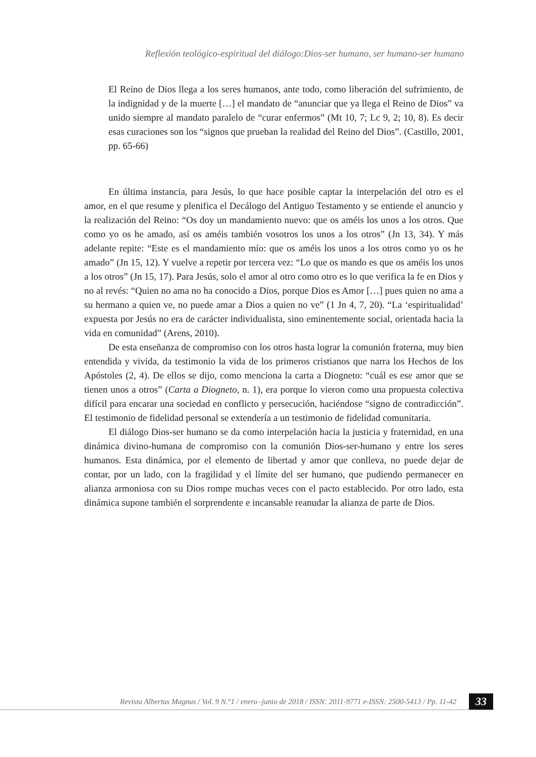Reflexión teológico-espiritual del diálogo:Dios-ser humano, ser humano-ser humano
El Reino de Dios llega a los seres humanos, ante todo, como liberación del sufrimiento, de la indignidad y de la muerte […] el mandato de “anunciar que ya llega el Reino de Dios” va unido siempre al mandato paralelo de “curar enfermos” (Mt 10, 7; Lc 9, 2; 10, 8). Es decir esas curaciones son los “signos que prueban la realidad del Reino del Dios”. (Castillo, 2001, pp. 65-66)
En última instancia, para Jesús, lo que hace posible captar la interpelación del otro es el amor, en el que resume y plenifica el Decálogo del Antiguo Testamento y se entiende el anuncio y la realización del Reino: “Os doy un mandamiento nuevo: que os améis los unos a los otros. Que como yo os he amado, así os améis también vosotros los unos a los otros” (Jn 13, 34). Y más adelante repite: “Este es el mandamiento mío: que os améis los unos a los otros como yo os he amado” (Jn 15, 12). Y vuelve a repetir por tercera vez: “Lo que os mando es que os améis los unos a los otros” (Jn 15, 17). Para Jesús, solo el amor al otro como otro es lo que verifica la fe en Dios y no al revés: “Quien no ama no ha conocido a Dios, porque Dios es Amor […] pues quien no ama a su hermano a quien ve, no puede amar a Dios a quien no ve” (1 Jn 4, 7, 20). “La ‘espiritualidad’ expuesta por Jesús no era de carácter individualista, sino eminentemente social, orientada hacia la vida en comunidad” (Arens, 2010).
De esta enseñanza de compromiso con los otros hasta lograr la comunión fraterna, muy bien entendida y vivida, da testimonio la vida de los primeros cristianos que narra los Hechos de los Apóstoles (2, 4). De ellos se dijo, como menciona la carta a Diogneto: “cuál es ese amor que se tienen unos a otros” (Carta a Diogneto, n. 1), era porque lo vieron como una propuesta colectiva difícil para encarar una sociedad en conflicto y persecución, haciéndose “signo de contradicción”. El testimonio de fidelidad personal se extendería a un testimonio de fidelidad comunitaria.
El diálogo Dios-ser humano se da como interpelación hacia la justicia y fraternidad, en una dinámica divino-humana de compromiso con la comunión Dios-ser-humano y entre los seres humanos. Esta dinámica, por el elemento de libertad y amor que conlleva, no puede dejar de contar, por un lado, con la fragilidad y el límite del ser humano, que pudiendo permanecer en alianza armoniosa con su Dios rompe muchas veces con el pacto establecido. Por otro lado, esta dinámica supone también el sorprendente e incansable reanudar la alianza de parte de Dios.
Revista Albertus Magnus / Vol. 9 N.°1 / enero -junio de 2018 / ISSN: 2011-9771 e-ISSN: 2500-5413 / Pp. 11-42
33